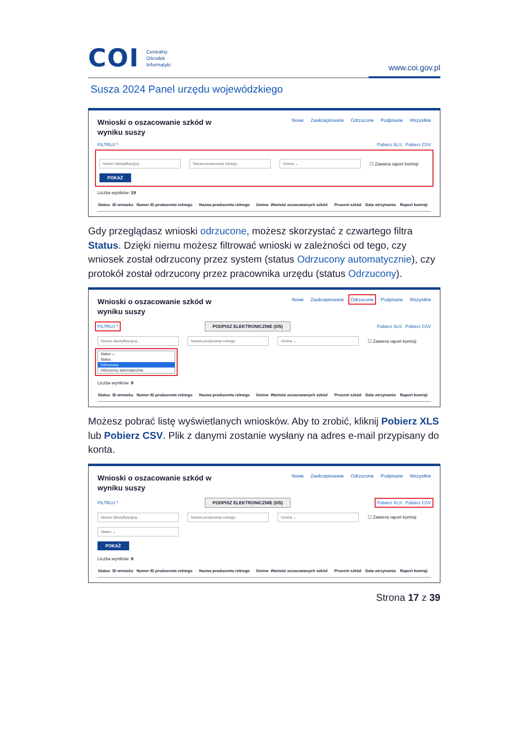COI
Centralny
Ośrodek
Informatyki
www.coi.gov.pl
Susza 2024 Panel urzędu wojewódzkiego
Wnioski o oszacowanie szkód w wyniku suszy
Nowe Zaakceptowane Odrzucone Podpisane Wszystkie
FILTRUJ ^ Pobierz XLS Pobierz CSV
Numer identyfikacyjny... Nazwa producenta rolnego Gmina ⌄ ☐ Zawiera raport komisji
POKAŻ
Liczba wyników: 19
| Status | ID wniosku | Numer ID producenta rolnego | Nazwa producenta rolnego | Gmina | Wartość oszacowanych szkód | Procent szkód | Data otrzymania | Raport komisji |
| --- | --- | --- | --- | --- | --- | --- | --- | --- |
Gdy przeglądasz wnioski odrzucone, możesz skorzystać z czwartego filtra Status. Dzięki niemu możesz filtrować wnioski w zależności od tego, czy wniosek został odrzucony przez system (status Odrzucony automatycznie), czy protokół został odrzucony przez pracownika urzędu (status Odrzucony).
Wnioski o oszacowanie szkód w wyniku suszy
Nowe Zaakceptowane Odrzucone Podpisane Wszystkie
FILTRUJ ^ PODPISZ ELEKTRONICZNIE (0/5) Pobierz XLS Pobierz CSV
Numer identyfikacyjny... Nazwa producenta rolnego Gmina ⌄ ☐ Zawiera raport komisji
Status ⌄
Status
Odrzucony
Odrzucony automatycznie
Liczba wyników: 8
| Status | ID wniosku | Numer ID producenta rolnego | Nazwa producenta rolnego | Gmina | Wartość oszacowanych szkód | Procent szkód | Data otrzymania | Raport komisji |
| --- | --- | --- | --- | --- | --- | --- | --- | --- |
Możesz pobrać listę wyświetlanych wniosków. Aby to zrobić, kliknij Pobierz XLS lub Pobierz CSV. Plik z danymi zostanie wysłany na adres e-mail przypisany do konta.
Wnioski o oszacowanie szkód w wyniku suszy
Nowe Zaakceptowane Odrzucone Podpisane Wszystkie
FILTRUJ ^ PODPISZ ELEKTRONICZNIE (0/5) Pobierz XLS Pobierz CSV
Numer identyfikacyjny... Nazwa producenta rolnego Gmina ⌄ ☐ Zawiera raport komisji
Status ⌄
POKAŻ
Liczba wyników: 8
| Status | ID wniosku | Numer ID producenta rolnego | Nazwa producenta rolnego | Gmina | Wartość oszacowanych szkód | Procent szkód | Data otrzymania | Raport komisji |
| --- | --- | --- | --- | --- | --- | --- | --- | --- |
Strona 17 z 39